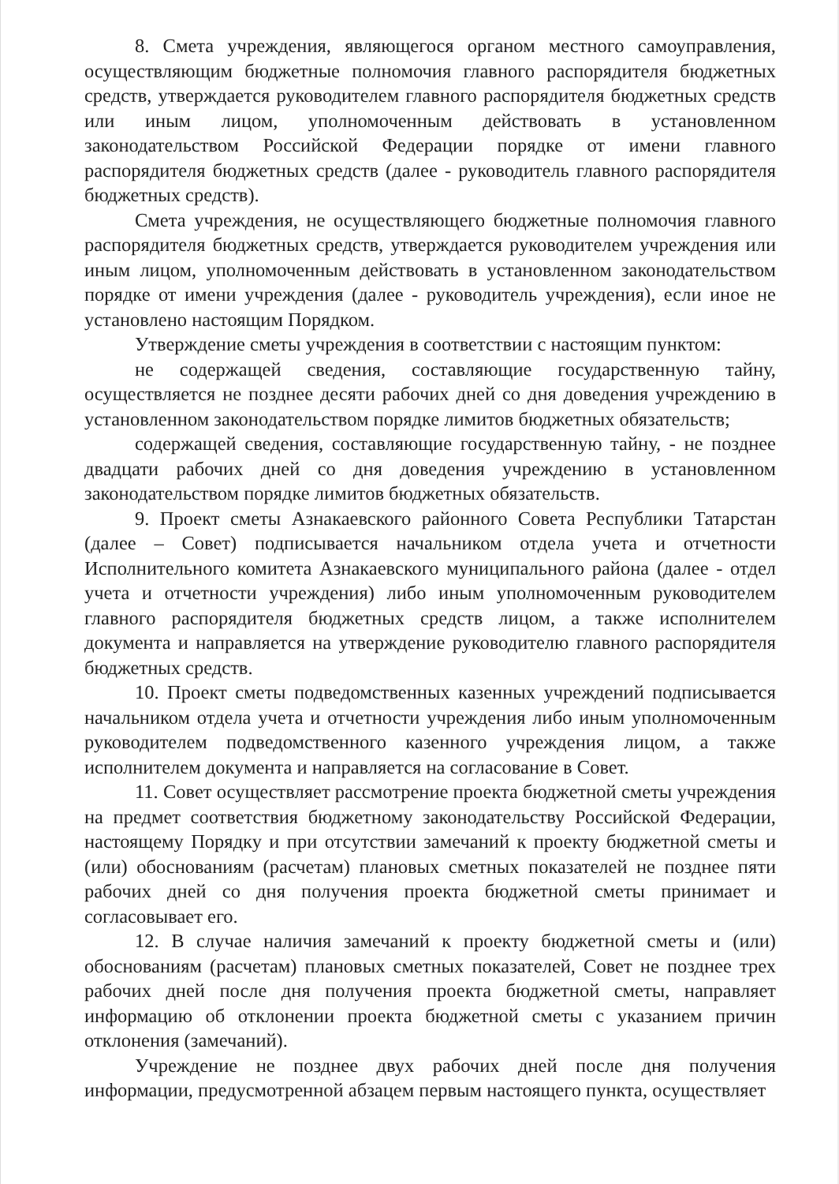8. Смета учреждения, являющегося органом местного самоуправления, осуществляющим бюджетные полномочия главного распорядителя бюджетных средств, утверждается руководителем главного распорядителя бюджетных средств или иным лицом, уполномоченным действовать в установленном законодательством Российской Федерации порядке от имени главного распорядителя бюджетных средств (далее - руководитель главного распорядителя бюджетных средств).
Смета учреждения, не осуществляющего бюджетные полномочия главного распорядителя бюджетных средств, утверждается руководителем учреждения или иным лицом, уполномоченным действовать в установленном законодательством порядке от имени учреждения (далее - руководитель учреждения), если иное не установлено настоящим Порядком.
Утверждение сметы учреждения в соответствии с настоящим пунктом:
не содержащей сведения, составляющие государственную тайну, осуществляется не позднее десяти рабочих дней со дня доведения учреждению в установленном законодательством порядке лимитов бюджетных обязательств;
содержащей сведения, составляющие государственную тайну, - не позднее двадцати рабочих дней со дня доведения учреждению в установленном законодательством порядке лимитов бюджетных обязательств.
9. Проект сметы Азнакаевского районного Совета Республики Татарстан (далее – Совет) подписывается начальником отдела учета и отчетности Исполнительного комитета Азнакаевского муниципального района (далее - отдел учета и отчетности учреждения) либо иным уполномоченным руководителем главного распорядителя бюджетных средств лицом, а также исполнителем документа и направляется на утверждение руководителю главного распорядителя бюджетных средств.
10. Проект сметы подведомственных казенных учреждений подписывается начальником отдела учета и отчетности учреждения либо иным уполномоченным руководителем подведомственного казенного учреждения лицом, а также исполнителем документа и направляется на согласование в Совет.
11. Совет осуществляет рассмотрение проекта бюджетной сметы учреждения на предмет соответствия бюджетному законодательству Российской Федерации, настоящему Порядку и при отсутствии замечаний к проекту бюджетной сметы и (или) обоснованиям (расчетам) плановых сметных показателей не позднее пяти рабочих дней со дня получения проекта бюджетной сметы принимает и согласовывает его.
12. В случае наличия замечаний к проекту бюджетной сметы и (или) обоснованиям (расчетам) плановых сметных показателей, Совет не позднее трех рабочих дней после дня получения проекта бюджетной сметы, направляет информацию об отклонении проекта бюджетной сметы с указанием причин отклонения (замечаний).
Учреждение не позднее двух рабочих дней после дня получения информации, предусмотренной абзацем первым настоящего пункта, осуществляет